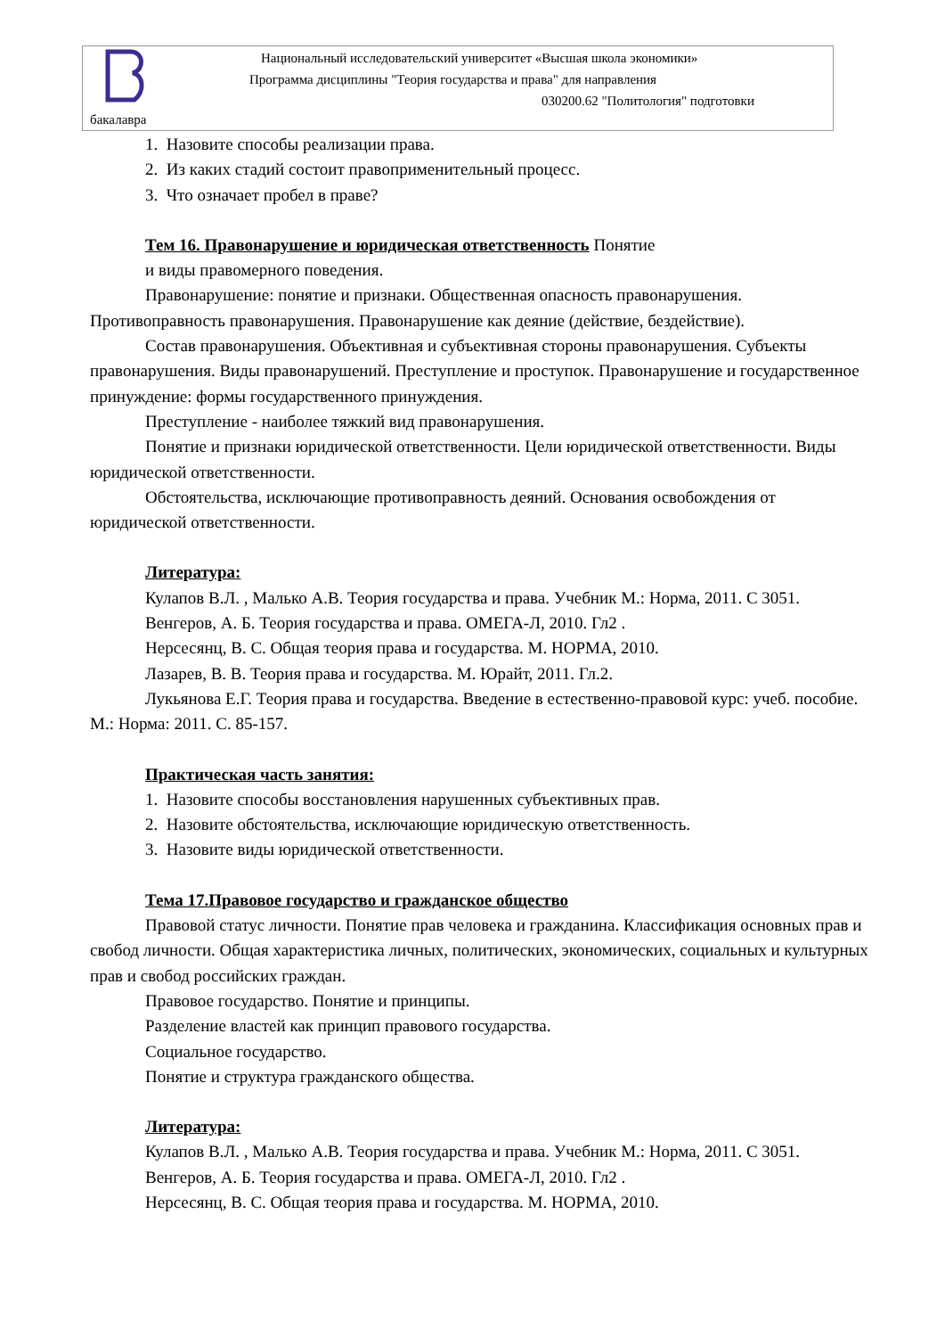Национальный исследовательский университет «Высшая школа экономики»
Программа дисциплины "Теория государства и права" для направления
030200.62 "Политология" подготовки
бакалавра
1. Назовите способы реализации права.
2. Из каких стадий состоит правоприменительный процесс.
3. Что означает пробел в праве?
Тем 16. Правонарушение и юридическая ответственность Понятие
и виды правомерного поведения.
Правонарушение: понятие и признаки. Общественная опасность правонарушения. Противоправность правонарушения. Правонарушение как деяние (действие, бездействие).
Состав правонарушения. Объективная и субъективная стороны правонарушения. Субъекты правонарушения. Виды правонарушений. Преступление и проступок. Правонарушение и государственное принуждение: формы государственного принуждения.
Преступление - наиболее тяжкий вид правонарушения.
Понятие и признаки юридической ответственности. Цели юридической ответственности. Виды юридической ответственности.
Обстоятельства, исключающие противоправность деяний. Основания освобождения от юридической ответственности.
Литература:
Кулапов В.Л. , Малько А.В. Теория государства и права. Учебник М.: Норма, 2011. С 3051.
Венгеров, А. Б. Теория государства и права. ОМЕГА-Л, 2010. Гл2 .
Нерсесянц, В. С. Общая теория права и государства. М. НОРМА, 2010.
Лазарев, В. В. Теория права и государства. М. Юрайт, 2011. Гл.2.
Лукьянова Е.Г. Теория права и государства. Введение в естественно-правовой курс: учеб. пособие. М.: Норма: 2011. С. 85-157.
Практическая часть занятия:
1. Назовите способы восстановления нарушенных субъективных прав.
2. Назовите обстоятельства, исключающие юридическую ответственность.
3. Назовите виды юридической ответственности.
Тема 17.Правовое государство и гражданское общество
Правовой статус личности. Понятие прав человека и гражданина. Классификация основных прав и свобод личности. Общая характеристика личных, политических, экономических, социальных и культурных прав и свобод российских граждан.
Правовое государство. Понятие и принципы.
Разделение властей как принцип правового государства.
Социальное государство.
Понятие и структура гражданского общества.
Литература:
Кулапов В.Л. , Малько А.В. Теория государства и права. Учебник М.: Норма, 2011. С 3051.
Венгеров, А. Б. Теория государства и права. ОМЕГА-Л, 2010. Гл2 .
Нерсесянц, В. С. Общая теория права и государства. М. НОРМА, 2010.